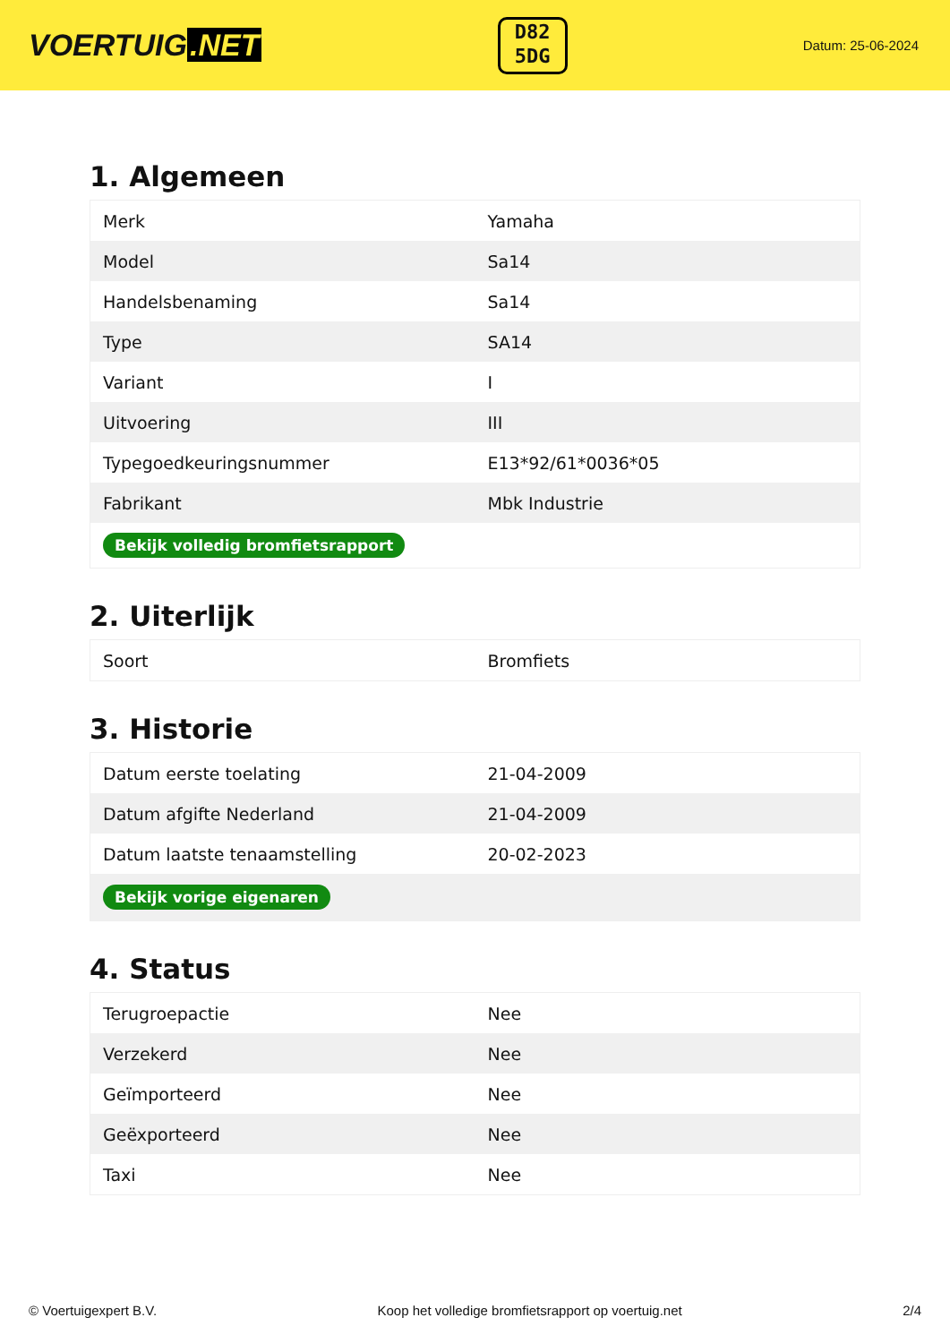VOERTUIG.NET
D82
5DG
Datum: 25-06-2024
1. Algemeen
| Merk | Yamaha |
| Model | Sa14 |
| Handelsbenaming | Sa14 |
| Type | SA14 |
| Variant | I |
| Uitvoering | III |
| Typegoedkeuringsnummer | E13*92/61*0036*05 |
| Fabrikant | Mbk Industrie |
| Bekijk volledig bromfietsrapport | |
2. Uiterlijk
| Soort | Bromfiets |
3. Historie
| Datum eerste toelating | 21-04-2009 |
| Datum afgifte Nederland | 21-04-2009 |
| Datum laatste tenaamstelling | 20-02-2023 |
| Bekijk vorige eigenaren | |
4. Status
| Terugroepactie | Nee |
| Verzekerd | Nee |
| Geïmporteerd | Nee |
| Geëxporteerd | Nee |
| Taxi | Nee |
© Voertuigexpert B.V. Koop het volledige bromfietsrapport op voertuig.net 2/4